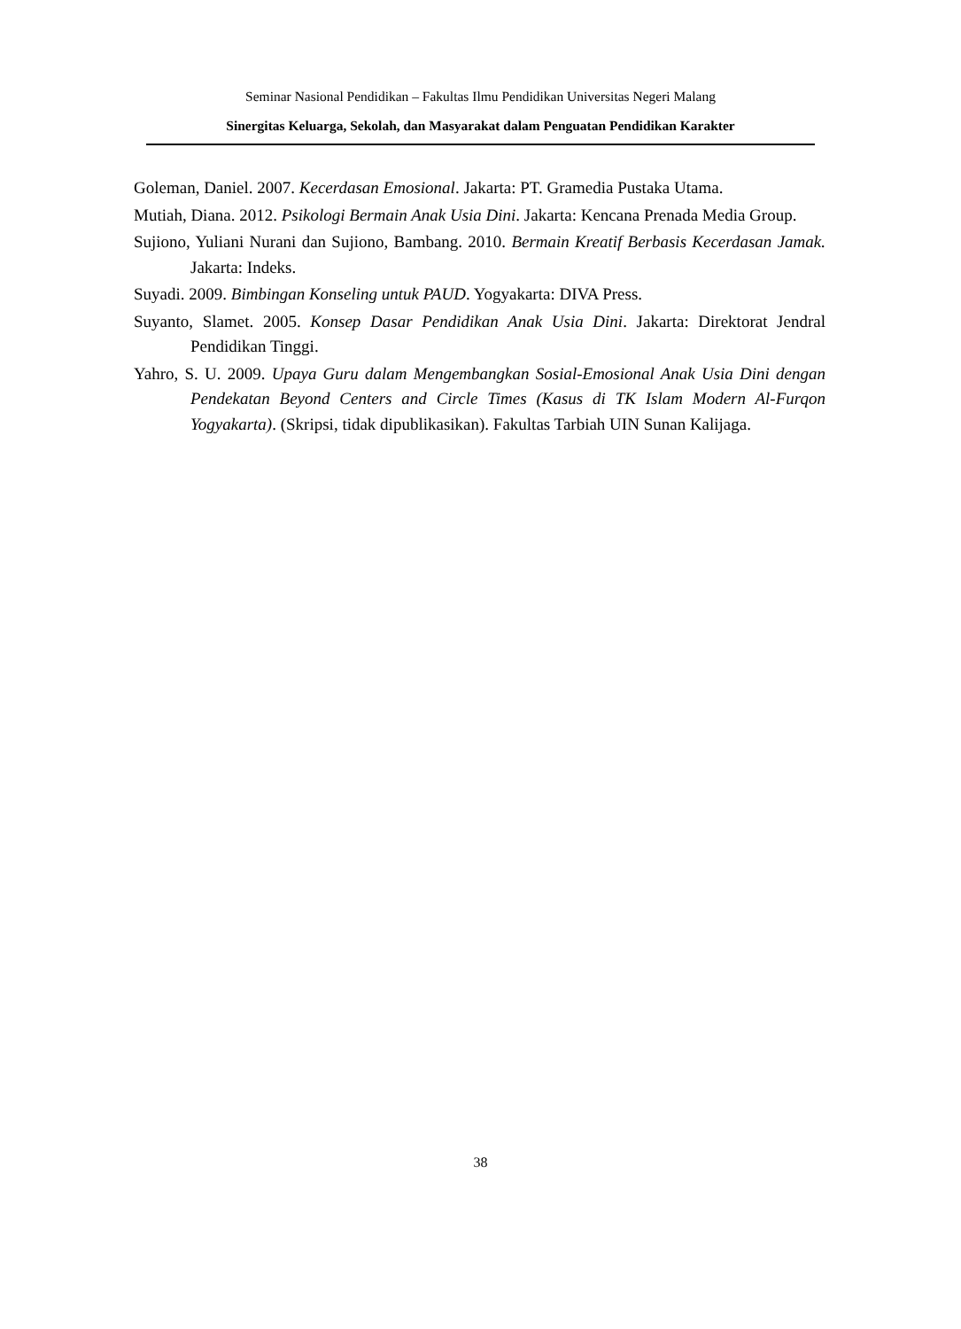Seminar Nasional Pendidikan – Fakultas Ilmu Pendidikan Universitas Negeri Malang
Sinergitas Keluarga, Sekolah, dan Masyarakat dalam Penguatan Pendidikan Karakter
Goleman, Daniel. 2007. Kecerdasan Emosional. Jakarta: PT. Gramedia Pustaka Utama.
Mutiah, Diana. 2012. Psikologi Bermain Anak Usia Dini. Jakarta: Kencana Prenada Media Group.
Sujiono, Yuliani Nurani dan Sujiono, Bambang. 2010. Bermain Kreatif Berbasis Kecerdasan Jamak. Jakarta: Indeks.
Suyadi. 2009. Bimbingan Konseling untuk PAUD. Yogyakarta: DIVA Press.
Suyanto, Slamet. 2005. Konsep Dasar Pendidikan Anak Usia Dini. Jakarta: Direktorat Jendral Pendidikan Tinggi.
Yahro, S. U. 2009. Upaya Guru dalam Mengembangkan Sosial-Emosional Anak Usia Dini dengan Pendekatan Beyond Centers and Circle Times (Kasus di TK Islam Modern Al-Furqon Yogyakarta). (Skripsi, tidak dipublikasikan). Fakultas Tarbiah UIN Sunan Kalijaga.
38